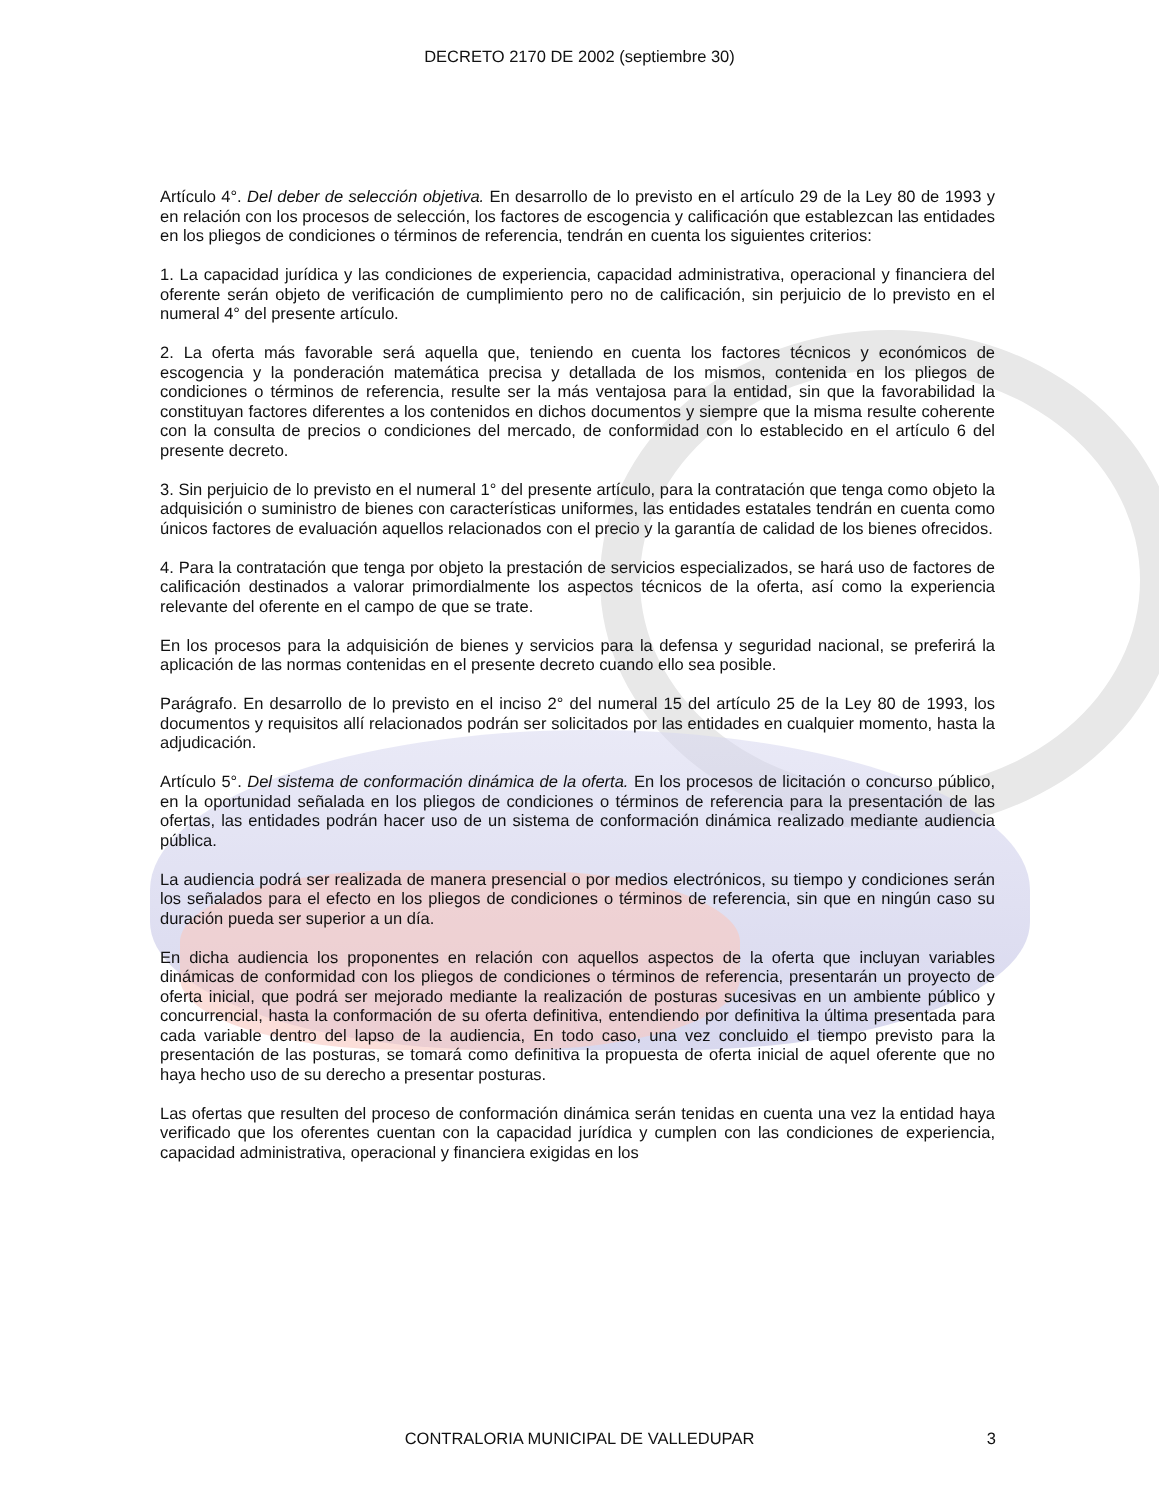DECRETO 2170 DE 2002 (septiembre 30)
Artículo 4°. Del deber de selección objetiva. En desarrollo de lo previsto en el artículo 29 de la Ley 80 de 1993 y en relación con los procesos de selección, los factores de escogencia y calificación que establezcan las entidades en los pliegos de condiciones o términos de referencia, tendrán en cuenta los siguientes criterios:
1. La capacidad jurídica y las condiciones de experiencia, capacidad administrativa, operacional y financiera del oferente serán objeto de verificación de cumplimiento pero no de calificación, sin perjuicio de lo previsto en el numeral 4° del presente artículo.
2. La oferta más favorable será aquella que, teniendo en cuenta los factores técnicos y económicos de escogencia y la ponderación matemática precisa y detallada de los mismos, contenida en los pliegos de condiciones o términos de referencia, resulte ser la más ventajosa para la entidad, sin que la favorabilidad la constituyan factores diferentes a los contenidos en dichos documentos y siempre que la misma resulte coherente con la consulta de precios o condiciones del mercado, de conformidad con lo establecido en el artículo 6 del presente decreto.
3. Sin perjuicio de lo previsto en el numeral 1° del presente artículo, para la contratación que tenga como objeto la adquisición o suministro de bienes con características uniformes, las entidades estatales tendrán en cuenta como únicos factores de evaluación aquellos relacionados con el precio y la garantía de calidad de los bienes ofrecidos.
4. Para la contratación que tenga por objeto la prestación de servicios especializados, se hará uso de factores de calificación destinados a valorar primordialmente los aspectos técnicos de la oferta, así como la experiencia relevante del oferente en el campo de que se trate.
En los procesos para la adquisición de bienes y servicios para la defensa y seguridad nacional, se preferirá la aplicación de las normas contenidas en el presente decreto cuando ello sea posible.
Parágrafo. En desarrollo de lo previsto en el inciso 2° del numeral 15 del artículo 25 de la Ley 80 de 1993, los documentos y requisitos allí relacionados podrán ser solicitados por las entidades en cualquier momento, hasta la adjudicación.
Artículo 5°. Del sistema de conformación dinámica de la oferta. En los procesos de licitación o concurso público, en la oportunidad señalada en los pliegos de condiciones o términos de referencia para la presentación de las ofertas, las entidades podrán hacer uso de un sistema de conformación dinámica realizado mediante audiencia pública.
La audiencia podrá ser realizada de manera presencial o por medios electrónicos, su tiempo y condiciones serán los señalados para el efecto en los pliegos de condiciones o términos de referencia, sin que en ningún caso su duración pueda ser superior a un día.
En dicha audiencia los proponentes en relación con aquellos aspectos de la oferta que incluyan variables dinámicas de conformidad con los pliegos de condiciones o términos de referencia, presentarán un proyecto de oferta inicial, que podrá ser mejorado mediante la realización de posturas sucesivas en un ambiente público y concurrencial, hasta la conformación de su oferta definitiva, entendiendo por definitiva la última presentada para cada variable dentro del lapso de la audiencia, En todo caso, una vez concluido el tiempo previsto para la presentación de las posturas, se tomará como definitiva la propuesta de oferta inicial de aquel oferente que no haya hecho uso de su derecho a presentar posturas.
Las ofertas que resulten del proceso de conformación dinámica serán tenidas en cuenta una vez la entidad haya verificado que los oferentes cuentan con la capacidad jurídica y cumplen con las condiciones de experiencia, capacidad administrativa, operacional y financiera exigidas en los
CONTRALORIA MUNICIPAL DE VALLEDUPAR
3